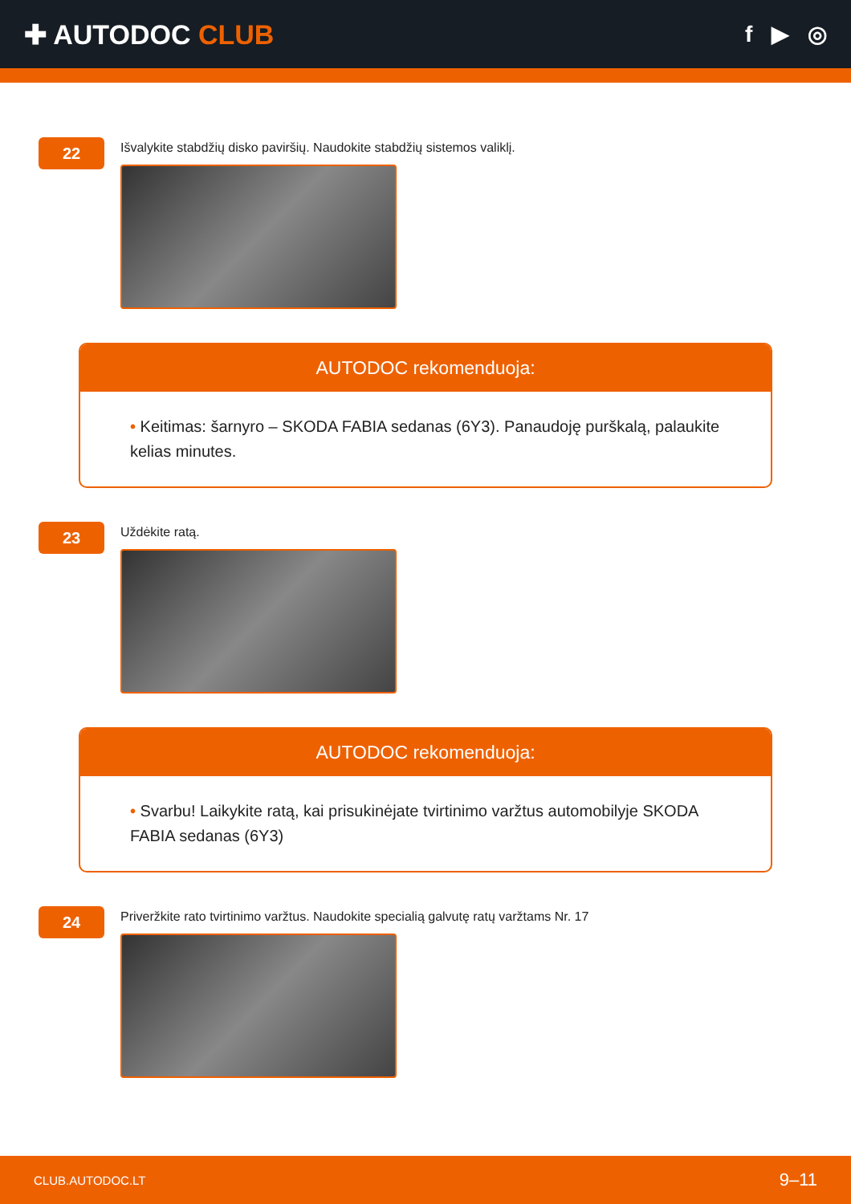✚ AUTODOC CLUB
f ▶ ◎
22
Išvalykite stabdžių disko paviršių. Naudokite stabdžių sistemos valiklį.
AUTODOC rekomenduoja:
• Keitimas: šarnyro – SKODA FABIA sedanas (6Y3). Panaudoję purškalą, palaukite kelias minutes.
23
Uždėkite ratą.
AUTODOC rekomenduoja:
• Svarbu! Laikykite ratą, kai prisukinėjate tvirtinimo varžtus automobilyje SKODA FABIA sedanas (6Y3)
24
Priveržkite rato tvirtinimo varžtus. Naudokite specialią galvutę ratų varžtams Nr. 17
CLUB.AUTODOC.LT 9–11